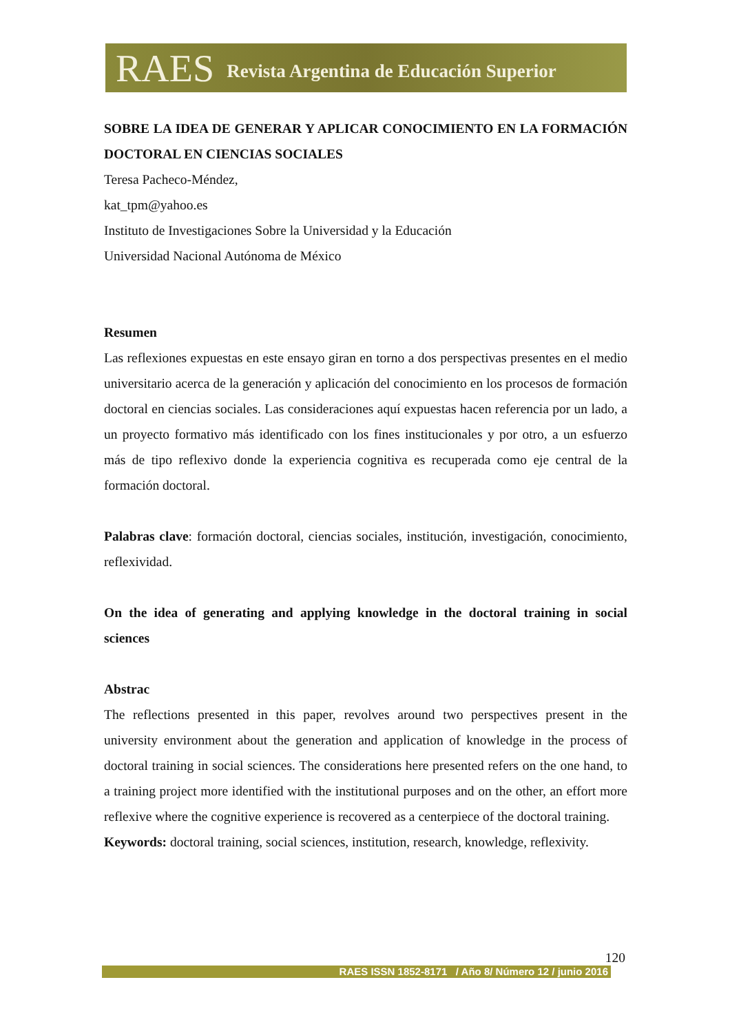RAES Revista Argentina de Educación Superior
SOBRE LA IDEA DE GENERAR Y APLICAR CONOCIMIENTO EN LA FORMACIÓN DOCTORAL EN CIENCIAS SOCIALES
Teresa Pacheco-Méndez,
kat_tpm@yahoo.es
Instituto de Investigaciones Sobre la Universidad y la Educación
Universidad Nacional Autónoma de México
Resumen
Las reflexiones expuestas en este ensayo giran en torno a dos perspectivas presentes en el medio universitario acerca de la generación y aplicación del conocimiento en los procesos de formación doctoral en ciencias sociales. Las consideraciones aquí expuestas hacen referencia por un lado, a un proyecto formativo más identificado con los fines institucionales y por otro, a un esfuerzo más de tipo reflexivo donde la experiencia cognitiva es recuperada como eje central de la formación doctoral.
Palabras clave: formación doctoral, ciencias sociales, institución, investigación, conocimiento, reflexividad.
On the idea of generating and applying knowledge in the doctoral training in social sciences
Abstrac
The reflections presented in this paper, revolves around two perspectives present in the university environment about the generation and application of knowledge in the process of doctoral training in social sciences. The considerations here presented refers on the one hand, to a training project more identified with the institutional purposes and on the other, an effort more reflexive where the cognitive experience is recovered as a centerpiece of the doctoral training.
Keywords: doctoral training, social sciences, institution, research, knowledge, reflexivity.
120
RAES ISSN 1852-8171 / Año 8/ Número 12 / junio 2016